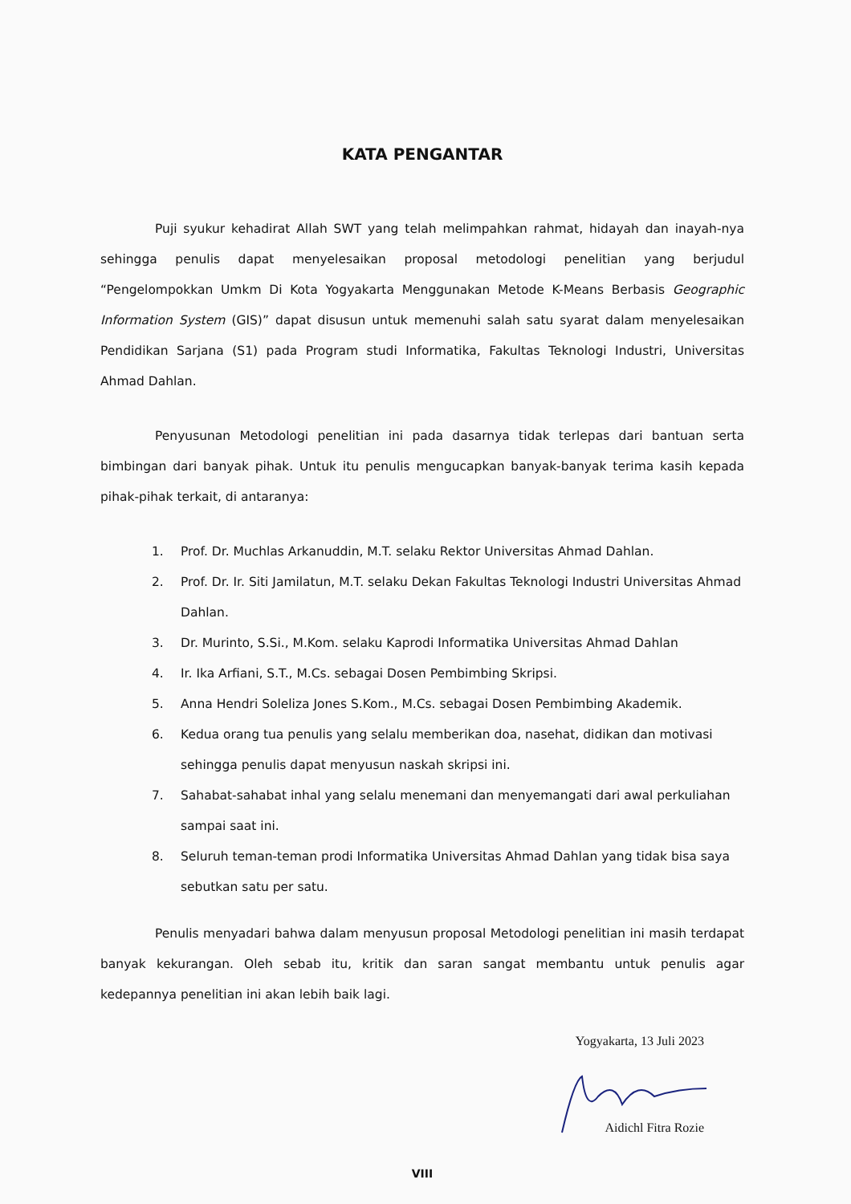KATA PENGANTAR
Puji syukur kehadirat Allah SWT yang telah melimpahkan rahmat, hidayah dan inayah-nya sehingga penulis dapat menyelesaikan proposal metodologi penelitian yang berjudul “Pengelompokkan Umkm Di Kota Yogyakarta Menggunakan Metode K-Means Berbasis Geographic Information System (GIS)” dapat disusun untuk memenuhi salah satu syarat dalam menyelesaikan Pendidikan Sarjana (S1) pada Program studi Informatika, Fakultas Teknologi Industri, Universitas Ahmad Dahlan.
Penyusunan Metodologi penelitian ini pada dasarnya tidak terlepas dari bantuan serta bimbingan dari banyak pihak. Untuk itu penulis mengucapkan banyak-banyak terima kasih kepada pihak-pihak terkait, di antaranya:
1. Prof. Dr. Muchlas Arkanuddin, M.T. selaku Rektor Universitas Ahmad Dahlan.
2. Prof. Dr. Ir. Siti Jamilatun, M.T. selaku Dekan Fakultas Teknologi Industri Universitas Ahmad Dahlan.
3. Dr. Murinto, S.Si., M.Kom. selaku Kaprodi Informatika Universitas Ahmad Dahlan
4. Ir. Ika Arfiani, S.T., M.Cs. sebagai Dosen Pembimbing Skripsi.
5. Anna Hendri Soleliza Jones S.Kom., M.Cs. sebagai Dosen Pembimbing Akademik.
6. Kedua orang tua penulis yang selalu memberikan doa, nasehat, didikan dan motivasi sehingga penulis dapat menyusun naskah skripsi ini.
7. Sahabat-sahabat inhal yang selalu menemani dan menyemangati dari awal perkuliahan sampai saat ini.
8. Seluruh teman-teman prodi Informatika Universitas Ahmad Dahlan yang tidak bisa saya sebutkan satu per satu.
Penulis menyadari bahwa dalam menyusun proposal Metodologi penelitian ini masih terdapat banyak kekurangan. Oleh sebab itu, kritik dan saran sangat membantu untuk penulis agar kedepannya penelitian ini akan lebih baik lagi.
Yogyakarta, 13 Juli 2023
Aidichl Fitra Rozie
VIII